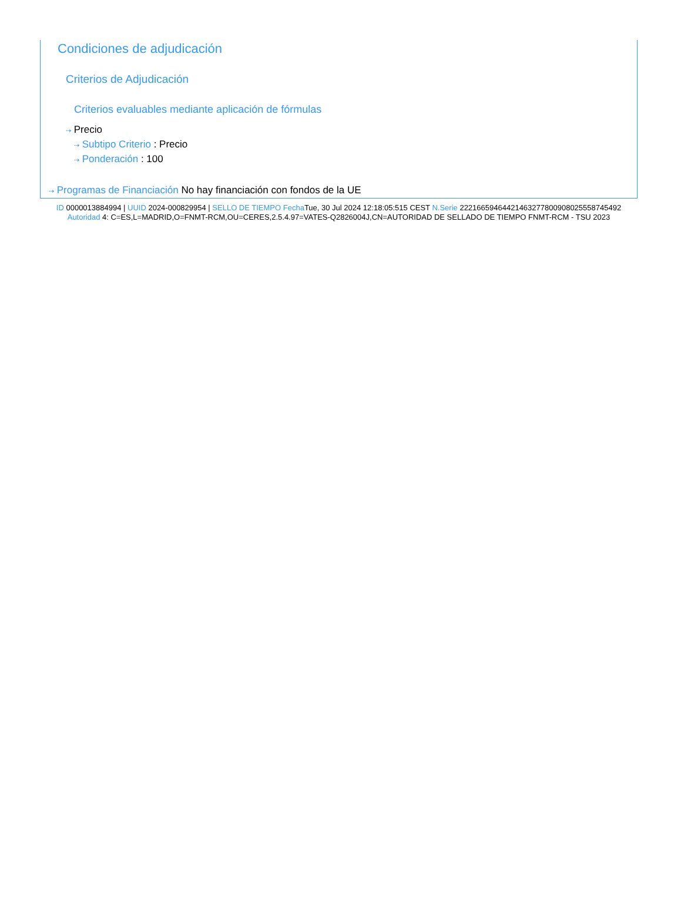Condiciones de adjudicación
Criterios de Adjudicación
Criterios evaluables mediante aplicación de fórmulas
⇢ Precio
⇢ Subtipo Criterio : Precio
⇢ Ponderación : 100
⇢ Programas de Financiación No hay financiación con fondos de la UE
ID 0000013884994 | UUID 2024-000829954 | SELLO DE TIEMPO Fecha Tue, 30 Jul 2024 12:18:05:515 CEST N.Serie 222166594644214632778009080255587454​92 Autoridad 4: C=ES,L=MADRID,O=FNMT-RCM,OU=CERES,2.5.4.97=VATES-Q2826004J,CN=AUTORIDAD DE SELLADO DE TIEMPO FNMT-RCM - TSU 2023